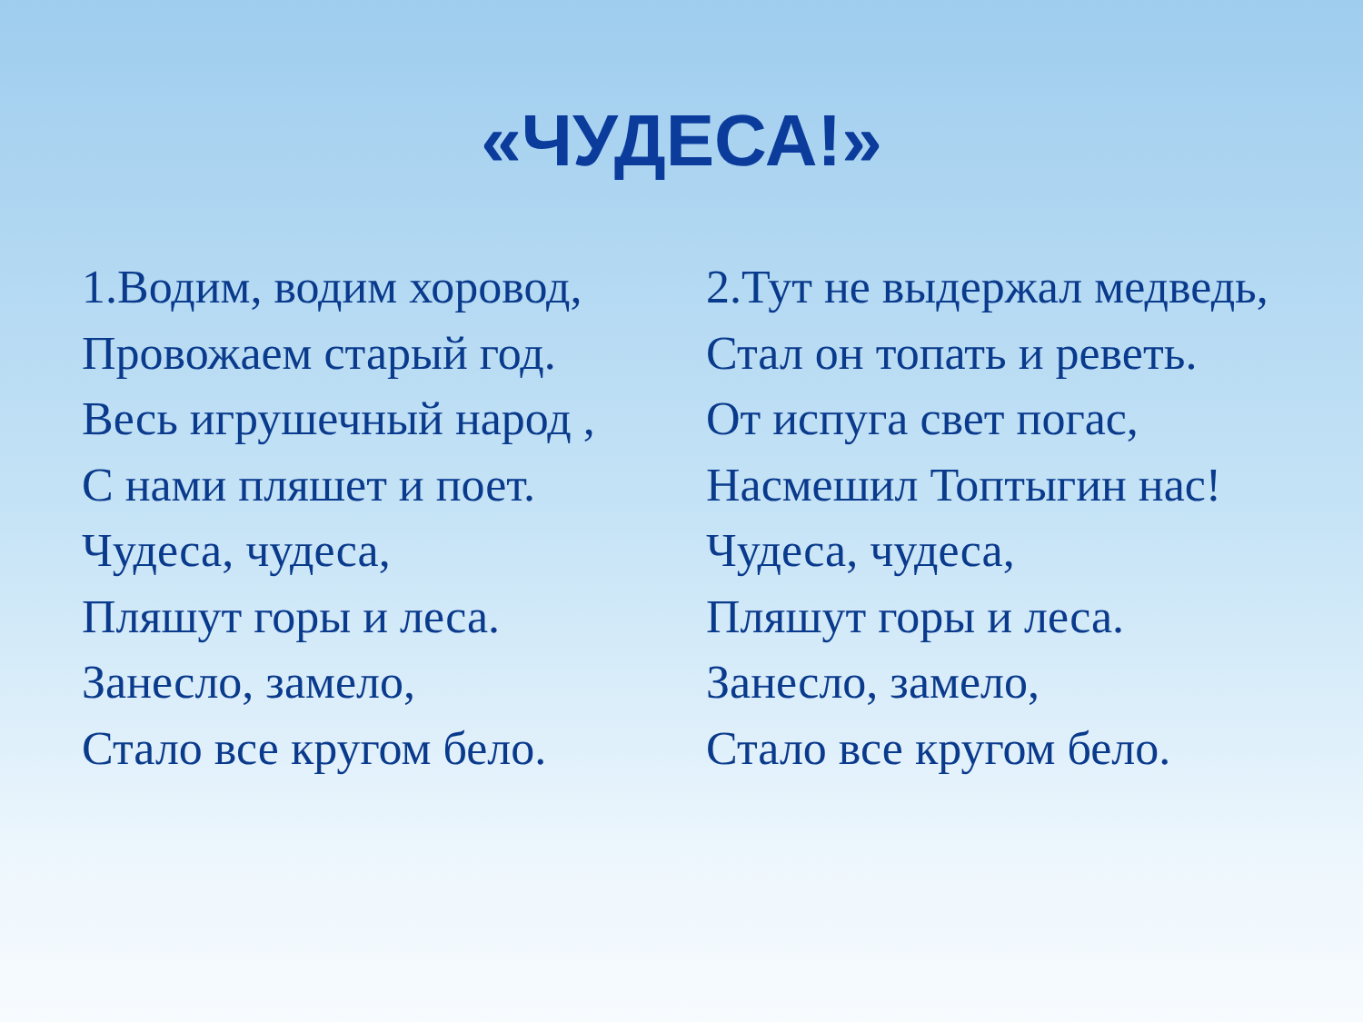«ЧУДЕСА!»
1.Водим, водим хоровод,
Провожаем старый год.
Весь игрушечный народ ,
С нами пляшет и поет.
Чудеса, чудеса,
Пляшут горы и леса.
Занесло, замело,
Стало все кругом бело.
2.Тут не выдержал медведь,
Стал он топать и реветь.
От испуга свет погас,
Насмешил Топтыгин нас!
Чудеса, чудеса,
Пляшут горы и леса.
Занесло, замело,
Стало все кругом бело.